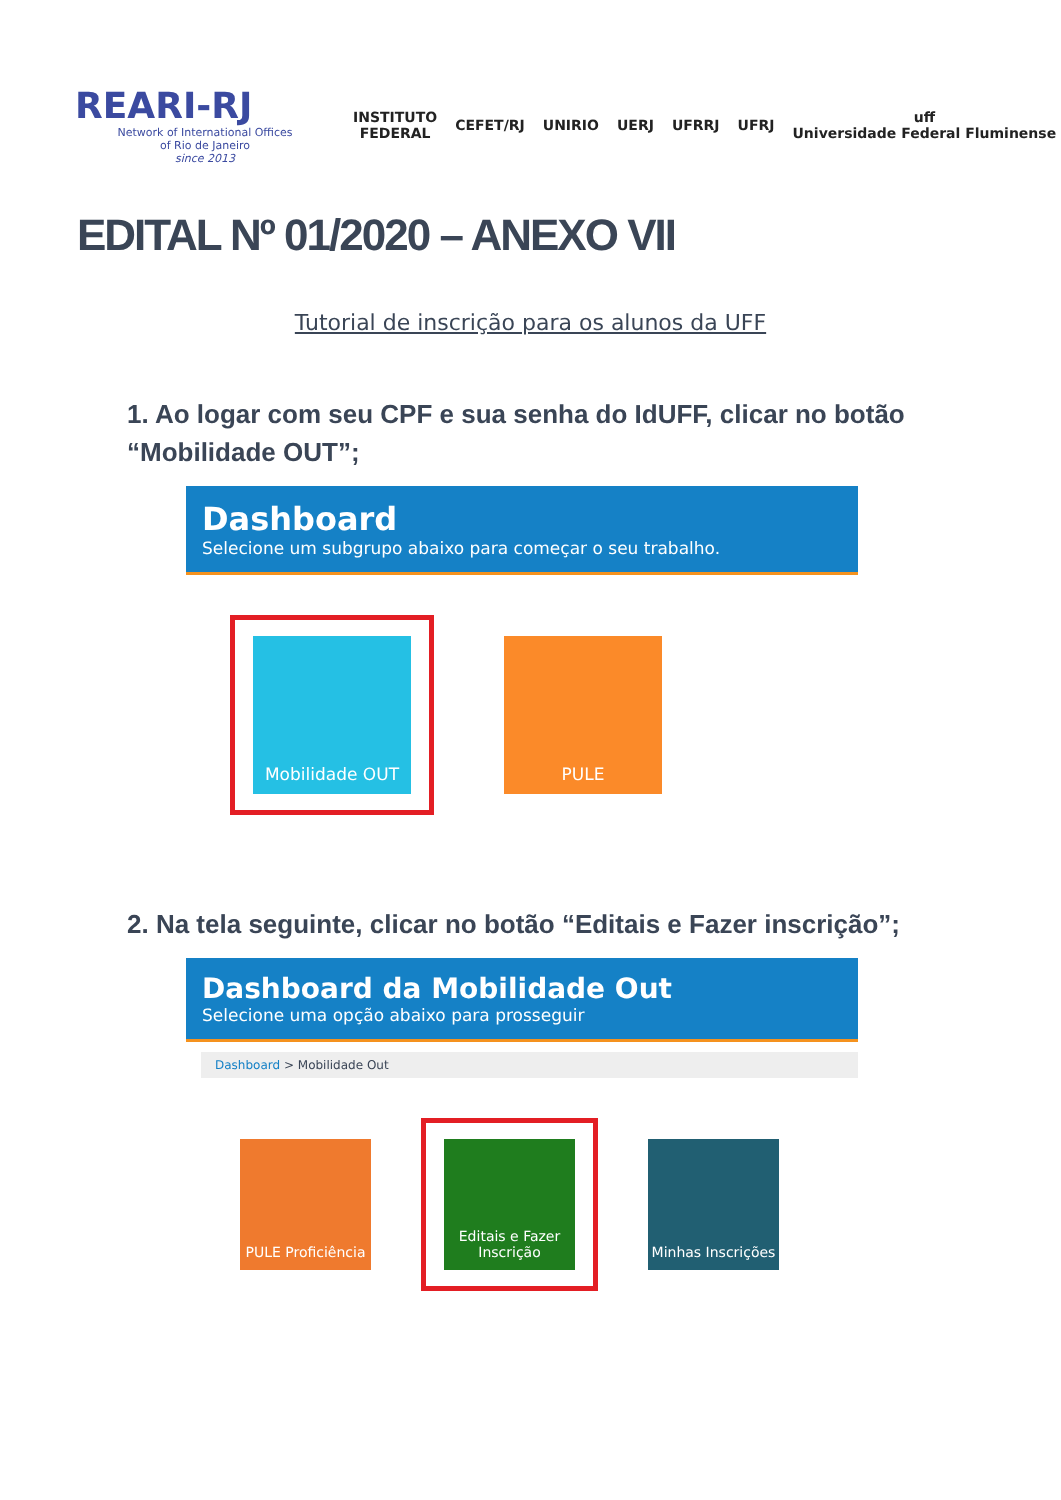REARI-RJ
Network of International Offices
of Rio de Janeiro
since 2013
INSTITUTO
FEDERAL
CEFET/RJ UNIRIO UERJ UFRRJ UFRJ
uff
Universidade Federal Fluminense
EDITAL Nº 01/2020 – ANEXO VII
Tutorial de inscrição para os alunos da UFF
1. Ao logar com seu CPF e sua senha do IdUFF, clicar no botão “Mobilidade OUT”;
Dashboard
Selecione um subgrupo abaixo para começar o seu trabalho.
Mobilidade OUT
PULE
2. Na tela seguinte, clicar no botão “Editais e Fazer inscrição”;
Dashboard da Mobilidade Out
Selecione uma opção abaixo para prosseguir
Dashboard > Mobilidade Out
PULE Proficiência
Editais e Fazer Inscrição
Minhas Inscrições